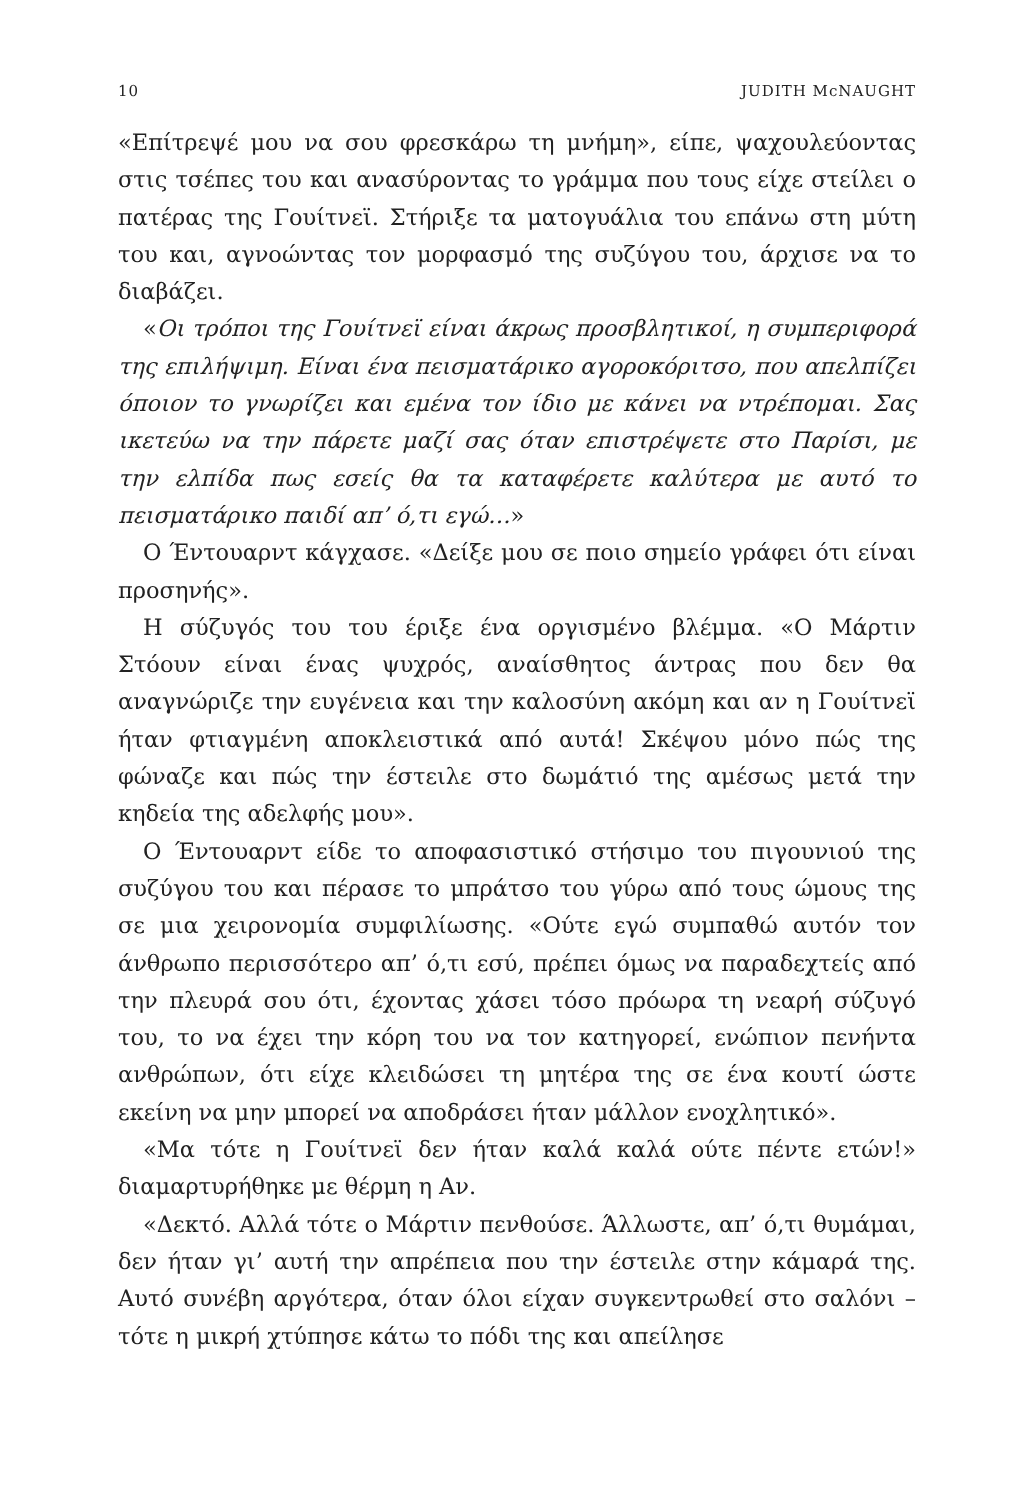10 JUDITH McNAUGHT
«Επίτρεψέ μου να σου φρεσκάρω τη μνήμη», είπε, ψαχουλεύοντας στις τσέπες του και ανασύροντας το γράμμα που τους είχε στείλει ο πατέρας της Γουίτνεϊ. Στήριξε τα ματογυάλια του επάνω στη μύτη του και, αγνοώντας τον μορφασμό της συζύγου του, άρχισε να το διαβάζει.
«Οι τρόποι της Γουίτνεϊ είναι άκρως προσβλητικοί, η συμπεριφορά της επιλήψιμη. Είναι ένα πεισματάρικο αγοροκόριτσο, που απελπίζει όποιον το γνωρίζει και εμένα τον ίδιο με κάνει να ντρέπομαι. Σας ικετεύω να την πάρετε μαζί σας όταν επιστρέψετε στο Παρίσι, με την ελπίδα πως εσείς θα τα καταφέρετε καλύτερα με αυτό το πεισματάρικο παιδί απ’ ό,τι εγώ…»
Ο Έντουαρντ κάγχασε. «Δείξε μου σε ποιο σημείο γράφει ότι είναι προσηνής».
Η σύζυγός του του έριξε ένα οργισμένο βλέμμα. «Ο Μάρτιν Στόουν είναι ένας ψυχρός, αναίσθητος άντρας που δεν θα αναγνώριζε την ευγένεια και την καλοσύνη ακόμη και αν η Γουίτνεϊ ήταν φτιαγμένη αποκλειστικά από αυτά! Σκέψου μόνο πώς της φώναζε και πώς την έστειλε στο δωμάτιό της αμέσως μετά την κηδεία της αδελφής μου».
Ο Έντουαρντ είδε το αποφασιστικό στήσιμο του πιγουνιού της συζύγου του και πέρασε το μπράτσο του γύρω από τους ώμους της σε μια χειρονομία συμφιλίωσης. «Ούτε εγώ συμπαθώ αυτόν τον άνθρωπο περισσότερο απ’ ό,τι εσύ, πρέπει όμως να παραδεχτείς από την πλευρά σου ότι, έχοντας χάσει τόσο πρόωρα τη νεαρή σύζυγό του, το να έχει την κόρη του να τον κατηγορεί, ενώπιον πενήντα ανθρώπων, ότι είχε κλειδώσει τη μητέρα της σε ένα κουτί ώστε εκείνη να μην μπορεί να αποδράσει ήταν μάλλον ενοχλητικό».
«Μα τότε η Γουίτνεϊ δεν ήταν καλά καλά ούτε πέντε ετών!» διαμαρτυρήθηκε με θέρμη η Αν.
«Δεκτό. Αλλά τότε ο Μάρτιν πενθούσε. Άλλωστε, απ’ ό,τι θυμάμαι, δεν ήταν γι’ αυτή την απρέπεια που την έστειλε στην κάμαρά της. Αυτό συνέβη αργότερα, όταν όλοι είχαν συγκεντρωθεί στο σαλόνι – τότε η μικρή χτύπησε κάτω το πόδι της και απείλησε